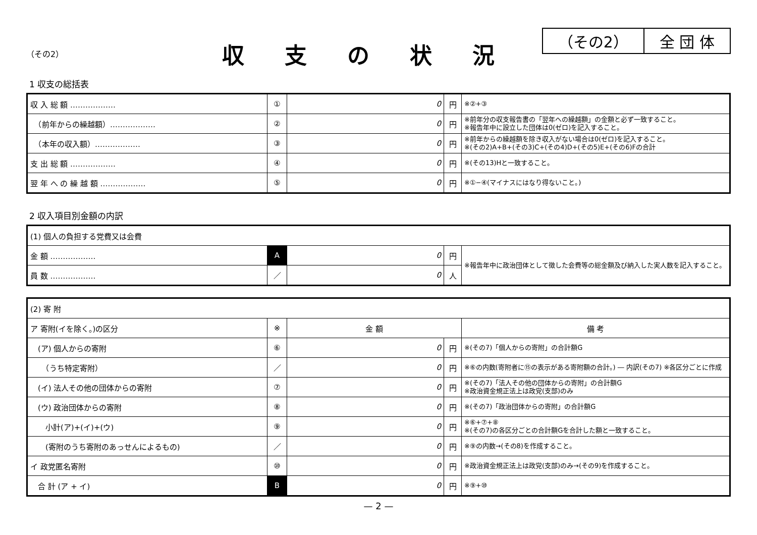（その2） 全 団 体
収支の状況
（その2）
1 収支の総括表
| 収 入 総 額 ……………… | ① | 0 | 円 | ※②+③ |
| （前年からの繰越額）……………… | ② | 0 | 円 | ※前年分の収支報告書の「翌年への繰越額」の金額と必ず一致すること。 ※報告年中に設立した団体は0(ゼロ)を記入すること。 |
| （本年の収入額）……………… | ③ | 0 | 円 | ※前年からの繰越額を除き収入がない場合は0(ゼロ)を記入すること。 ※(その2)A+B+(その3)C+(その4)D+(その5)E+(その6)Fの合計 |
| 支 出 総 額 ……………… | ④ | 0 | 円 | ※(その13)Hと一致すること。 |
| 翌 年 へ の 繰 越 額 ……………… | ⑤ | 0 | 円 | ※①−④(マイナスにはなり得ないこと。) |
2 収入項目別金額の内訳
| (1) 個人の負担する党費又は会費 | | | | |
| 金 額 ……………… | A | 0 | 円 | ※報告年中に政治団体として徴した会費等の総金額及び納入した実人数を記入すること。 |
| 員 数 ……………… | ／ | 0 | 人 | |
| (2) 寄 附 | | | | |
| ア 寄附(イを除く。)の区分 | ※ | 金 額 | | 備 考 |
| (ア) 個人からの寄附 | ⑥ | 0 | 円 | ※(その7)「個人からの寄附」の合計額G |
| （うち特定寄附） | ／ | 0 | 円 | ※⑥の内数(寄附者に⑮の表示がある寄附額の合計。) ― 内訳(その7) ※各区分ごとに作成 |
| (イ) 法人その他の団体からの寄附 | ⑦ | 0 | 円 | ※(その7)「法人その他の団体からの寄附」の合計額G ※政治資金規正法上は政党(支部)のみ |
| (ウ) 政治団体からの寄附 | ⑧ | 0 | 円 | ※(その7)「政治団体からの寄附」の合計額G |
| 小計(ア)+(イ)+(ウ) | ⑨ | 0 | 円 | ※⑥+⑦+⑧ ※(その7)の各区分ごとの合計額Gを合計した額と一致すること。 |
| (寄附のうち寄附のあっせんによるもの) | ／ | 0 | 円 | ※⑨の内数→(その8)を作成すること。 |
| イ 政党匿名寄附 | ⑩ | 0 | 円 | ※政治資金規正法上は政党(支部)のみ→(その9)を作成すること。 |
| 合 計 (ア + イ) | B | 0 | 円 | ※⑨+⑩ |
— 2 —